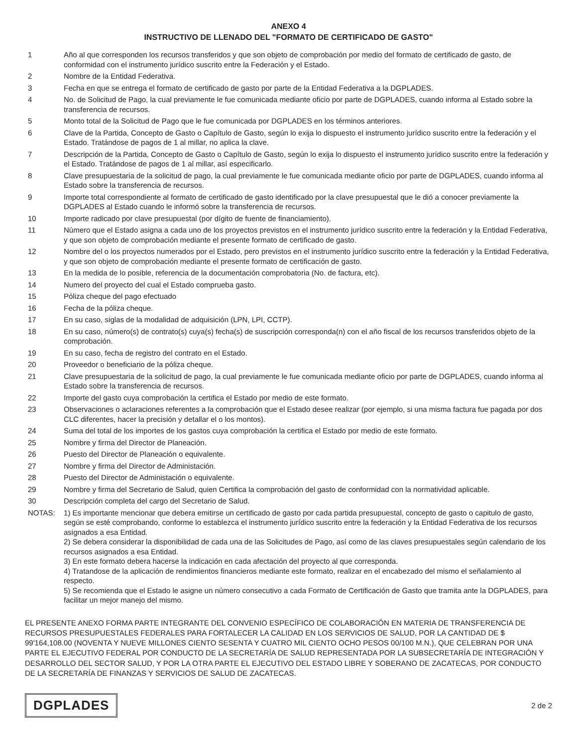ANEXO 4
INSTRUCTIVO DE LLENADO DEL "FORMATO DE CERTIFICADO DE GASTO"
| 1 | Año al que corresponden los recursos transferidos y que son objeto de comprobación por medio del formato de certificado de gasto, de conformidad con el instrumento jurídico suscrito entre la Federación y el Estado. |
| 2 | Nombre de la Entidad Federativa. |
| 3 | Fecha en que se entrega el formato de certificado de gasto por parte de la Entidad Federativa a la DGPLADES. |
| 4 | No. de Solicitud de Pago, la cual previamente le fue comunicada mediante oficio por parte de DGPLADES, cuando informa al Estado sobre la transferencia de recursos. |
| 5 | Monto total de la Solicitud de Pago que le fue comunicada por DGPLADES en los términos anteriores. |
| 6 | Clave de la Partida, Concepto de Gasto o Capítulo de Gasto, según lo exija lo dispuesto el instrumento jurídico suscrito entre la federación y el Estado. Tratándose de pagos de 1 al millar, no aplica la clave. |
| 7 | Descripción de la Partida, Concepto de Gasto o Capítulo de Gasto, según lo exija lo dispuesto el instrumento jurídico suscrito entre la federación y el Estado. Tratándose de pagos de 1 al millar, así especificarlo. |
| 8 | Clave presupuestaria de la solicitud de pago, la cual previamente le fue comunicada mediante oficio por parte de DGPLADES, cuando informa al Estado sobre la transferencia de recursos. |
| 9 | Importe total correspondiente al formato de certificado de gasto identificado por la clave presupuestal que le dió a conocer previamente la DGPLADES al Estado cuando le informó sobre la transferencia de recursos. |
| 10 | Importe radicado por clave presupuestal (por dígito de fuente de financiamiento). |
| 11 | Número que el Estado asigna a cada uno de los proyectos previstos en el instrumento jurídico suscrito entre la federación y la Entidad Federativa, y que son objeto de comprobación mediante el presente formato de certificado de gasto. |
| 12 | Nombre del o los proyectos numerados por el Estado, pero previstos en el instrumento jurídico suscrito entre la federación y la Entidad Federativa, y que son objeto de comprobación mediante el presente formato de certificación de gasto. |
| 13 | En la medida de lo posible, referencia de la documentación comprobatoria (No. de factura, etc). |
| 14 | Numero del proyecto del cual el Estado comprueba gasto. |
| 15 | Póliza cheque del pago efectuado |
| 16 | Fecha de la póliza cheque. |
| 17 | En su caso, siglas de la modalidad de adquisición (LPN, LPI, CCTP). |
| 18 | En su caso, número(s) de contrato(s) cuya(s) fecha(s) de suscripción corresponda(n) con el año fiscal de los recursos transferidos objeto de la comprobación. |
| 19 | En su caso, fecha de registro del contrato en el Estado. |
| 20 | Proveedor o beneficiario de la póliza cheque. |
| 21 | Clave presupuestaria de la solicitud de pago, la cual previamente le fue comunicada mediante oficio por parte de DGPLADES, cuando informa al Estado sobre la transferencia de recursos. |
| 22 | Importe del gasto cuya comprobación la certifica el Estado por medio de este formato. |
| 23 | Observaciones o aclaraciones referentes a la comprobación que el Estado desee realizar (por ejemplo, si una misma factura fue pagada por dos CLC diferentes, hacer la precisión y detallar el o los montos). |
| 24 | Suma del total de los importes de los gastos cuya comprobación la certifica el Estado por medio de este formato. |
| 25 | Nombre y firma del Director de Planeación. |
| 26 | Puesto del Director de Planeación o equivalente. |
| 27 | Nombre y firma del Director de Administación. |
| 28 | Puesto del Director de Administación o equivalente. |
| 29 | Nombre y firma del Secretario de Salud, quien Certifica la comprobación del gasto de conformidad con la normatividad aplicable. |
| 30 | Descripción completa del cargo del Secretario de Salud. |
| NOTAS: | 1) Es importante mencionar que debera emitirse un certificado de gasto por cada partida presupuestal, concepto de gasto o capitulo de gasto, según se esté comprobando, conforme lo establezca el instrumento jurídico suscrito entre la federación y la Entidad Federativa de los recursos asignados a esa Entidad. 2) Se debera considerar la disponibilidad de cada una de las Solicitudes de Pago, así como de las claves presupuestales según calendario de los recursos asignados a esa Entidad. 3) En este formato debera hacerse la indicación en cada afectación del proyecto al que corresponda. 4) Tratandose de la aplicación de rendimientos financieros mediante este formato, realizar en el encabezado del mismo el señalamiento al respecto. 5) Se recomienda que el Estado le asigne un número consecutivo a cada Formato de Certificación de Gasto que tramita ante la DGPLADES, para facilitar un mejor manejo del mismo. |
EL PRESENTE ANEXO FORMA PARTE INTEGRANTE DEL CONVENIO ESPECÍFICO DE COLABORACIÓN EN MATERIA DE TRANSFERENCIA DE RECURSOS PRESUPUESTALES FEDERALES PARA FORTALECER LA CALIDAD EN LOS SERVICIOS DE SALUD, POR LA CANTIDAD DE $ 99'164,108.00 (NOVENTA Y NUEVE MILLONES CIENTO SESENTA Y CUATRO MIL CIENTO OCHO PESOS 00/100 M.N.), QUE CELEBRAN POR UNA PARTE EL EJECUTIVO FEDERAL POR CONDUCTO DE LA SECRETARÍA DE SALUD REPRESENTADA POR LA SUBSECRETARÍA DE INTEGRACIÓN Y DESARROLLO DEL SECTOR SALUD, Y POR LA OTRA PARTE EL EJECUTIVO DEL ESTADO LIBRE Y SOBERANO DE ZACATECAS, POR CONDUCTO DE LA SECRETARÍA DE FINANZAS Y SERVICIOS DE SALUD DE ZACATECAS.
DGPLADES 2 de 2